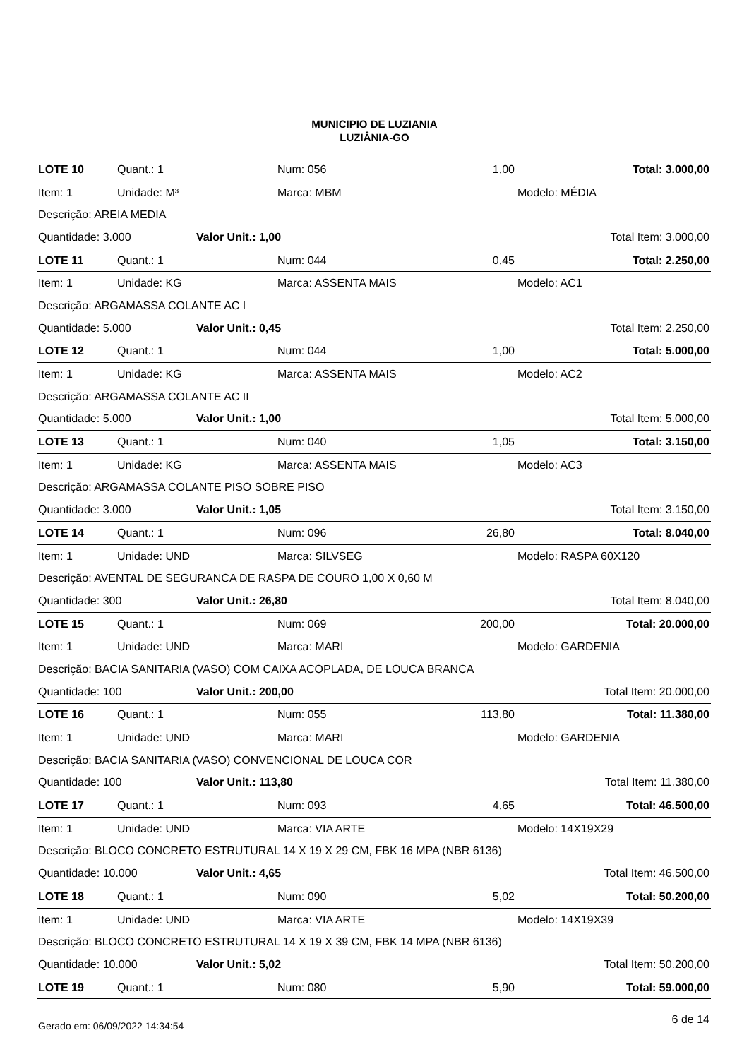MUNICIPIO DE LUZIANIA
LUZIÂNIA-GO
| LOTE 10 | Quant.: 1 | | Num: 056 | 1,00 | Total: 3.000,00 |
| Item: 1 | Unidade: M³ | | Marca: MBM | | Modelo: MÉDIA |
| Descrição: AREIA MEDIA | | | | | |
| Quantidade: 3.000 | | Valor Unit.: 1,00 | | | Total Item: 3.000,00 |
| LOTE 11 | Quant.: 1 | | Num: 044 | 0,45 | Total: 2.250,00 |
| Item: 1 | Unidade: KG | | Marca: ASSENTA MAIS | | Modelo: AC1 |
| Descrição: ARGAMASSA COLANTE AC I | | | | | |
| Quantidade: 5.000 | | Valor Unit.: 0,45 | | | Total Item: 2.250,00 |
| LOTE 12 | Quant.: 1 | | Num: 044 | 1,00 | Total: 5.000,00 |
| Item: 1 | Unidade: KG | | Marca: ASSENTA MAIS | | Modelo: AC2 |
| Descrição: ARGAMASSA COLANTE AC II | | | | | |
| Quantidade: 5.000 | | Valor Unit.: 1,00 | | | Total Item: 5.000,00 |
| LOTE 13 | Quant.: 1 | | Num: 040 | 1,05 | Total: 3.150,00 |
| Item: 1 | Unidade: KG | | Marca: ASSENTA MAIS | | Modelo: AC3 |
| Descrição: ARGAMASSA COLANTE PISO SOBRE PISO | | | | | |
| Quantidade: 3.000 | | Valor Unit.: 1,05 | | | Total Item: 3.150,00 |
| LOTE 14 | Quant.: 1 | | Num: 096 | 26,80 | Total: 8.040,00 |
| Item: 1 | Unidade: UND | | Marca: SILVSEG | | Modelo: RASPA 60X120 |
| Descrição: AVENTAL DE SEGURANCA DE RASPA DE COURO 1,00 X 0,60 M | | | | | |
| Quantidade: 300 | | Valor Unit.: 26,80 | | | Total Item: 8.040,00 |
| LOTE 15 | Quant.: 1 | | Num: 069 | 200,00 | Total: 20.000,00 |
| Item: 1 | Unidade: UND | | Marca: MARI | | Modelo: GARDENIA |
| Descrição: BACIA SANITARIA (VASO) COM CAIXA ACOPLADA, DE LOUCA BRANCA | | | | | |
| Quantidade: 100 | | Valor Unit.: 200,00 | | | Total Item: 20.000,00 |
| LOTE 16 | Quant.: 1 | | Num: 055 | 113,80 | Total: 11.380,00 |
| Item: 1 | Unidade: UND | | Marca: MARI | | Modelo: GARDENIA |
| Descrição: BACIA SANITARIA (VASO) CONVENCIONAL DE LOUCA COR | | | | | |
| Quantidade: 100 | | Valor Unit.: 113,80 | | | Total Item: 11.380,00 |
| LOTE 17 | Quant.: 1 | | Num: 093 | 4,65 | Total: 46.500,00 |
| Item: 1 | Unidade: UND | | Marca: VIA ARTE | | Modelo: 14X19X29 |
| Descrição: BLOCO CONCRETO ESTRUTURAL 14 X 19 X 29 CM, FBK 16 MPA (NBR 6136) | | | | | |
| Quantidade: 10.000 | | Valor Unit.: 4,65 | | | Total Item: 46.500,00 |
| LOTE 18 | Quant.: 1 | | Num: 090 | 5,02 | Total: 50.200,00 |
| Item: 1 | Unidade: UND | | Marca: VIA ARTE | | Modelo: 14X19X39 |
| Descrição: BLOCO CONCRETO ESTRUTURAL 14 X 19 X 39 CM, FBK 14 MPA (NBR 6136) | | | | | |
| Quantidade: 10.000 | | Valor Unit.: 5,02 | | | Total Item: 50.200,00 |
| LOTE 19 | Quant.: 1 | | Num: 080 | 5,90 | Total: 59.000,00 |
Gerado em: 06/09/2022 14:34:54 6 de 14